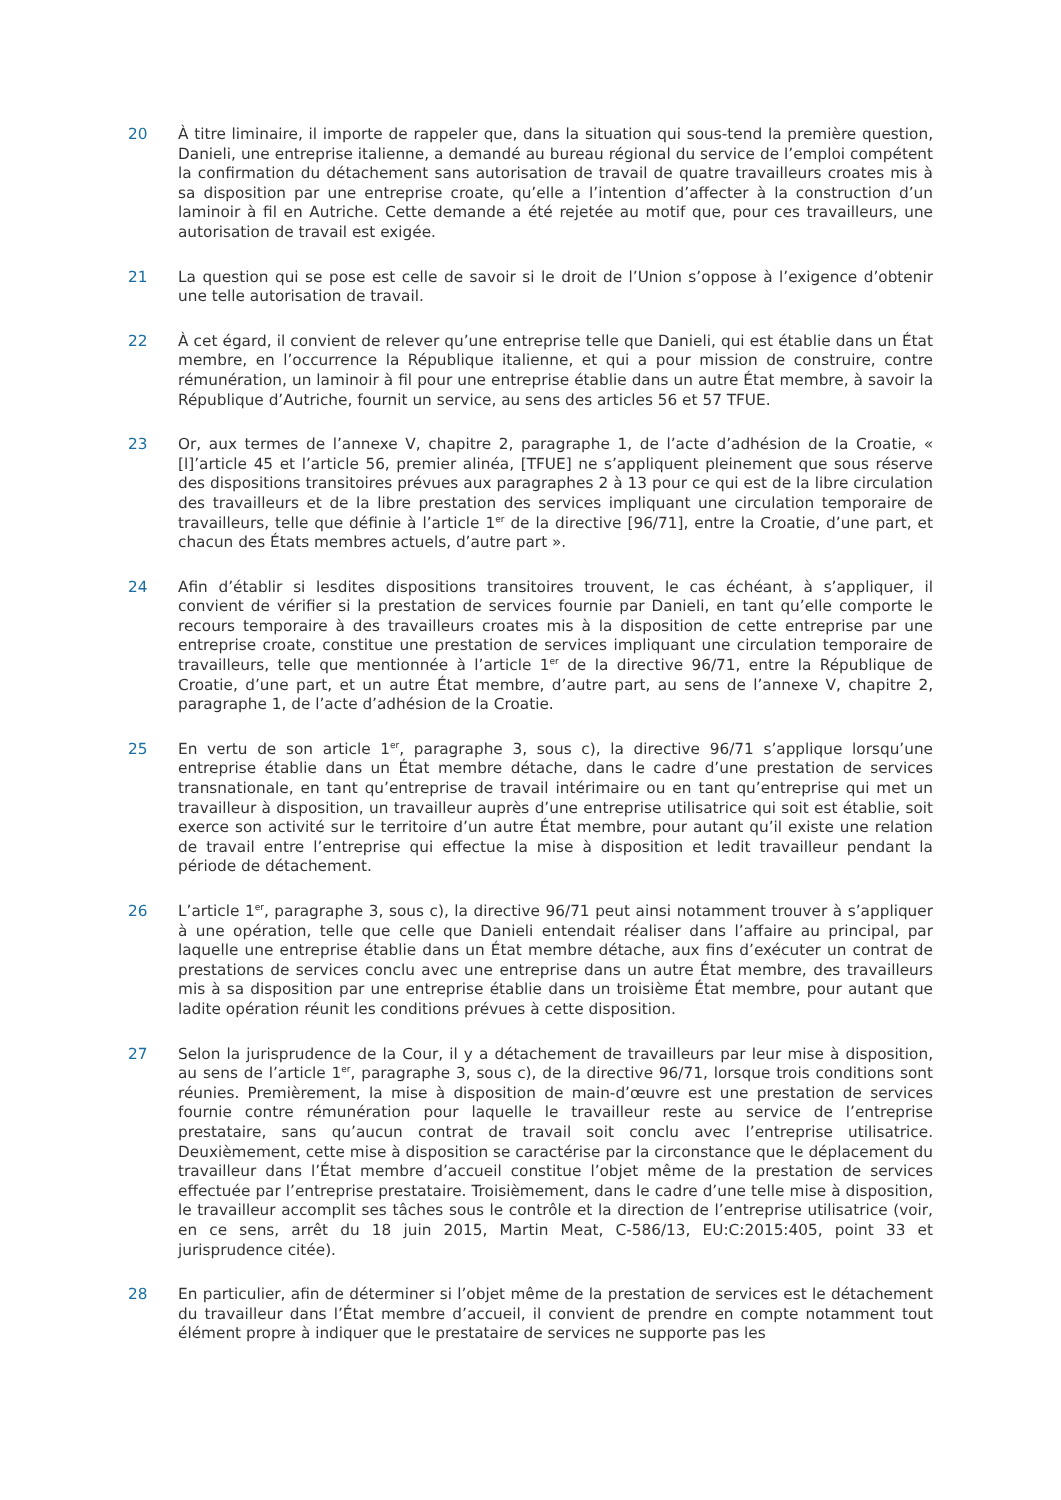20 À titre liminaire, il importe de rappeler que, dans la situation qui sous-tend la première question, Danieli, une entreprise italienne, a demandé au bureau régional du service de l’emploi compétent la confirmation du détachement sans autorisation de travail de quatre travailleurs croates mis à sa disposition par une entreprise croate, qu’elle a l’intention d’affecter à la construction d’un laminoir à fil en Autriche. Cette demande a été rejetée au motif que, pour ces travailleurs, une autorisation de travail est exigée.
21 La question qui se pose est celle de savoir si le droit de l’Union s’oppose à l’exigence d’obtenir une telle autorisation de travail.
22 À cet égard, il convient de relever qu’une entreprise telle que Danieli, qui est établie dans un État membre, en l’occurrence la République italienne, et qui a pour mission de construire, contre rémunération, un laminoir à fil pour une entreprise établie dans un autre État membre, à savoir la République d’Autriche, fournit un service, au sens des articles 56 et 57 TFUE.
23 Or, aux termes de l’annexe V, chapitre 2, paragraphe 1, de l’acte d’adhésion de la Croatie, « [l]’article 45 et l’article 56, premier alinéa, [TFUE] ne s’appliquent pleinement que sous réserve des dispositions transitoires prévues aux paragraphes 2 à 13 pour ce qui est de la libre circulation des travailleurs et de la libre prestation des services impliquant une circulation temporaire de travailleurs, telle que définie à l’article 1<sup>er</sup> de la directive [96/71], entre la Croatie, d’une part, et chacun des États membres actuels, d’autre part ».
24 Afin d’établir si lesdites dispositions transitoires trouvent, le cas échéant, à s’appliquer, il convient de vérifier si la prestation de services fournie par Danieli, en tant qu’elle comporte le recours temporaire à des travailleurs croates mis à la disposition de cette entreprise par une entreprise croate, constitue une prestation de services impliquant une circulation temporaire de travailleurs, telle que mentionnée à l’article 1<sup>er</sup> de la directive 96/71, entre la République de Croatie, d’une part, et un autre État membre, d’autre part, au sens de l’annexe V, chapitre 2, paragraphe 1, de l’acte d’adhésion de la Croatie.
25 En vertu de son article 1<sup>er</sup>, paragraphe 3, sous c), la directive 96/71 s’applique lorsqu’une entreprise établie dans un État membre détache, dans le cadre d’une prestation de services transnationale, en tant qu’entreprise de travail intérimaire ou en tant qu’entreprise qui met un travailleur à disposition, un travailleur auprès d’une entreprise utilisatrice qui soit est établie, soit exerce son activité sur le territoire d’un autre État membre, pour autant qu’il existe une relation de travail entre l’entreprise qui effectue la mise à disposition et ledit travailleur pendant la période de détachement.
26 L’article 1<sup>er</sup>, paragraphe 3, sous c), la directive 96/71 peut ainsi notamment trouver à s’appliquer à une opération, telle que celle que Danieli entendait réaliser dans l’affaire au principal, par laquelle une entreprise établie dans un État membre détache, aux fins d’exécuter un contrat de prestations de services conclu avec une entreprise dans un autre État membre, des travailleurs mis à sa disposition par une entreprise établie dans un troisième État membre, pour autant que ladite opération réunit les conditions prévues à cette disposition.
27 Selon la jurisprudence de la Cour, il y a détachement de travailleurs par leur mise à disposition, au sens de l’article 1<sup>er</sup>, paragraphe 3, sous c), de la directive 96/71, lorsque trois conditions sont réunies. Premièrement, la mise à disposition de main-d’œuvre est une prestation de services fournie contre rémunération pour laquelle le travailleur reste au service de l’entreprise prestataire, sans qu’aucun contrat de travail soit conclu avec l’entreprise utilisatrice. Deuxièmement, cette mise à disposition se caractérise par la circonstance que le déplacement du travailleur dans l’État membre d’accueil constitue l’objet même de la prestation de services effectuée par l’entreprise prestataire. Troisièmement, dans le cadre d’une telle mise à disposition, le travailleur accomplit ses tâches sous le contrôle et la direction de l’entreprise utilisatrice (voir, en ce sens, arrêt du 18 juin 2015, Martin Meat, C-586/13, EU:C:2015:405, point 33 et jurisprudence citée).
28 En particulier, afin de déterminer si l’objet même de la prestation de services est le détachement du travailleur dans l’État membre d’accueil, il convient de prendre en compte notamment tout élément propre à indiquer que le prestataire de services ne supporte pas les